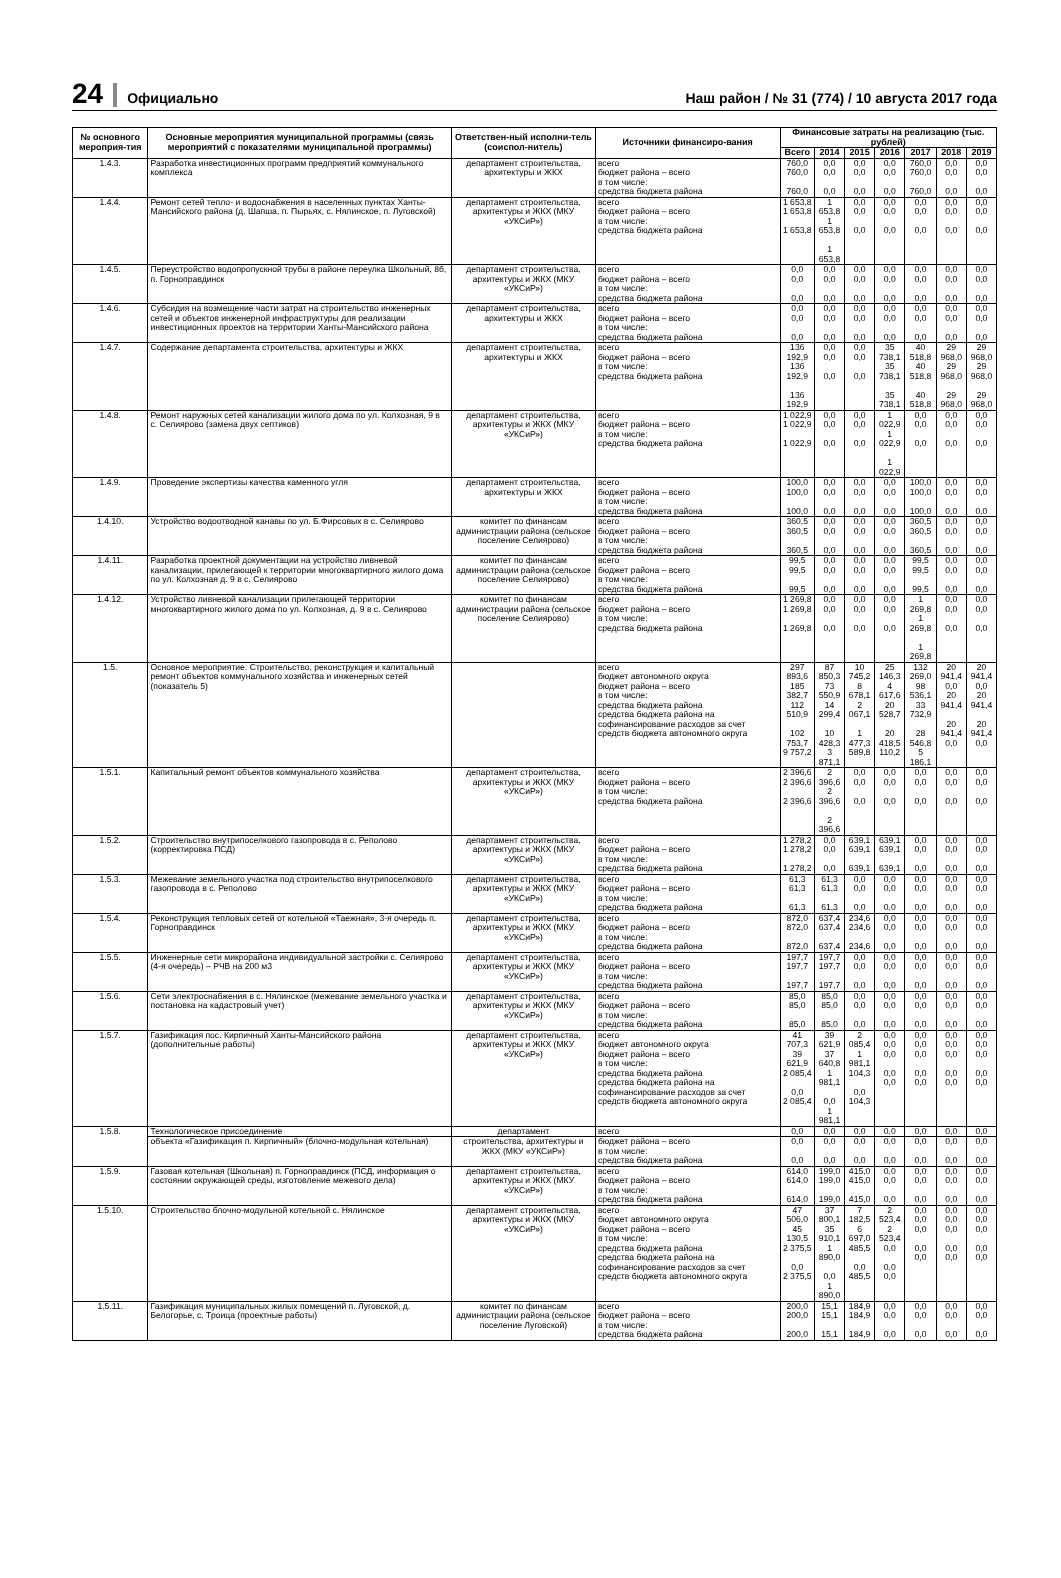24 Официально Наш район / № 31 (774) / 10 августа 2017 года
| № основного мероприя-тия | Основные мероприятия муниципальной программы (связь мероприятий с показателями муниципальной программы) | Ответствен-ный исполни-тель (соиспол-нитель) | Источники финансиро-вания | Финансовые затраты на реализацию (тыс. рублей) | | | | | | |
| --- | --- | --- | --- | --- | --- | --- | --- | --- | --- | --- |
| | | | | Всего | 2014 | 2015 | 2016 | 2017 | 2018 | 2019 |
| 1.4.3. | Разработка инвестиционных программ предприятий коммунального комплекса | департамент строительства, архитектуры и ЖКХ | всего бюджет района – всего в том числе: средства бюджета района | 760,0 760,0 760,0 | 0,0 0,0 0,0 | 0,0 0,0 0,0 | 0,0 0,0 0,0 | 760,0 760,0 760,0 | 0,0 0,0 0,0 | 0,0 0,0 0,0 |
| 1.4.4. | Ремонт сетей тепло- и водоснабжения в населенных пунктах Ханты-Мансийского района (д. Шапша, п. Пырьях, с. Нялинское, п. Луговской) | департамент строительства, архитектуры и ЖКХ (МКУ «УКСиР») | всего бюджет района – всего в том числе: средства бюджета района | 1 653,8 1 653,8 1 653,8 | 1 653,8 1 653,8 1 653,8 | 0,0 0,0 0,0 | 0,0 0,0 0,0 | 0,0 0,0 0,0 | 0,0 0,0 0,0 | 0,0 0,0 0,0 |
| 1.4.5. | Переустройство водопропускной трубы в районе переулка Школьный, 8б, п. Горноправдинск | департамент строительства, архитектуры и ЖКХ (МКУ «УКСиР») | всего бюджет района – всего в том числе: средства бюджета района | 0,0 0,0 0,0 | 0,0 0,0 0,0 | 0,0 0,0 0,0 | 0,0 0,0 0,0 | 0,0 0,0 0,0 | 0,0 0,0 0,0 | 0,0 0,0 0,0 |
| 1.4.6. | Субсидия на возмещение части затрат на строительство инженерных сетей и объектов инженерной инфраструктуры для реализации инвестиционных проектов на территории Ханты-Мансийского района | департамент строительства, архитектуры и ЖКХ | всего бюджет района – всего в том числе: средства бюджета района | 0,0 0,0 0,0 | 0,0 0,0 0,0 | 0,0 0,0 0,0 | 0,0 0,0 0,0 | 0,0 0,0 0,0 | 0,0 0,0 0,0 | 0,0 0,0 0,0 |
| 1.4.7. | Содержание департамента строительства, архитектуры и ЖКХ | департамент строительства, архитектуры и ЖКХ | всего бюджет района – всего в том числе: средства бюджета района | 136 192,9 136 192,9 136 192,9 | 0,0 0,0 0,0 | 0,0 0,0 0,0 | 35 738,1 35 738,1 35 738,1 | 40 518,8 40 518,8 40 518,8 | 29 968,0 29 968,0 29 968,0 | 29 968,0 29 968,0 29 968,0 |
| 1.4.8. | Ремонт наружных сетей канализации жилого дома по ул. Колхозная, 9 в с. Селиярово (замена двух септиков) | департамент строительства, архитектуры и ЖКХ (МКУ «УКСиР») | всего бюджет района – всего в том числе: средства бюджета района | 1 022,9 1 022,9 1 022,9 | 0,0 0,0 0,0 | 0,0 0,0 0,0 | 1 022,9 1 022,9 1 022,9 | 0,0 0,0 0,0 | 0,0 0,0 0,0 | 0,0 0,0 0,0 |
| 1.4.9. | Проведение экспертизы качества каменного угля | департамент строительства, архитектуры и ЖКХ | всего бюджет района – всего в том числе: средства бюджета района | 100,0 100,0 100,0 | 0,0 0,0 0,0 | 0,0 0,0 0,0 | 0,0 0,0 0,0 | 100,0 100,0 100,0 | 0,0 0,0 0,0 | 0,0 0,0 0,0 |
| 1.4.10. | Устройство водоотводной канавы по ул. Б.Фирсовых в с. Селиярово | комитет по финансам администрации района (сельское поселение Селиярово) | всего бюджет района – всего в том числе: средства бюджета района | 360,5 360,5 360,5 | 0,0 0,0 0,0 | 0,0 0,0 0,0 | 0,0 0,0 0,0 | 360,5 360,5 360,5 | 0,0 0,0 0,0 | 0,0 0,0 0,0 |
| 1.4.11. | Разработка проектной документации на устройство ливневой канализации, прилегающей к территории многоквартирного жилого дома по ул. Колхозная д. 9 в с. Селиярово | комитет по финансам администрации района (сельское поселение Селиярово) | всего бюджет района – всего в том числе: средства бюджета района | 99,5 99,5 99,5 | 0,0 0,0 0,0 | 0,0 0,0 0,0 | 0,0 0,0 0,0 | 99,5 99,5 99,5 | 0,0 0,0 0,0 | 0,0 0,0 0,0 |
| 1.4.12. | Устройство ливневой канализации прилегающей территории многоквартирного жилого дома по ул. Колхозная, д. 9 в с. Селиярово | комитет по финансам администрации района (сельское поселение Селиярово) | всего бюджет района – всего в том числе: средства бюджета района | 1 269,8 1 269,8 1 269,8 | 0,0 0,0 0,0 | 0,0 0,0 0,0 | 0,0 0,0 0,0 | 1 269,8 1 269,8 1 269,8 | 0,0 0,0 0,0 | 0,0 0,0 0,0 |
| 1.5. | Основное мероприятие: Строительство, реконструкция и капитальный ремонт объектов коммунального хозяйства и инженерных сетей (показатель 5) | | всего бюджет автономного округа бюджет района – всего в том числе: средства бюджета района средства бюджета района на софинансирование расходов за счет средств бюджета автономного округа | 297 893,6 185 382,7 112 510,9 102 753,7 9 757,2 | 87 850,3 73 550,9 14 299,4 10 428,3 3 871,1 | 10 745,2 8 678,1 2 067,1 1 477,3 589,8 | 25 146,3 4 617,6 20 528,7 20 418,5 110,2 | 132 269,0 98 536,1 33 732,9 28 546,8 5 186,1 | 20 941,4 0,0 20 941,4 20 941,4 0,0 | 20 941,4 0,0 20 941,4 20 941,4 0,0 |
| 1.5.1. | Капитальный ремонт объектов коммунального хозяйства | департамент строительства, архитектуры и ЖКХ (МКУ «УКСиР») | всего бюджет района – всего в том числе: средства бюджета района | 2 396,6 2 396,6 2 396,6 | 2 396,6 2 396,6 2 396,6 | 0,0 0,0 0,0 | 0,0 0,0 0,0 | 0,0 0,0 0,0 | 0,0 0,0 0,0 | 0,0 0,0 0,0 |
| 1.5.2. | Строительство внутрипоселкового газопровода в с. Реполово (корректировка ПСД) | департамент строительства, архитектуры и ЖКХ (МКУ «УКСиР») | всего бюджет района – всего в том числе: средства бюджета района | 1 278,2 1 278,2 1 278,2 | 0,0 0,0 0,0 | 639,1 639,1 639,1 | 639,1 639,1 639,1 | 0,0 0,0 0,0 | 0,0 0,0 0,0 | 0,0 0,0 0,0 |
| 1.5.3. | Межевание земельного участка под строительство внутрипоселкового газопровода в с. Реполово | департамент строительства, архитектуры и ЖКХ (МКУ «УКСиР») | всего бюджет района – всего в том числе: средства бюджета района | 61,3 61,3 61,3 | 61,3 61,3 61,3 | 0,0 0,0 0,0 | 0,0 0,0 0,0 | 0,0 0,0 0,0 | 0,0 0,0 0,0 | 0,0 0,0 0,0 |
| 1.5.4. | Реконструкция тепловых сетей от котельной «Таежная», 3-я очередь п. Горноправдинск | департамент строительства, архитектуры и ЖКХ (МКУ «УКСиР») | всего бюджет района – всего в том числе: средства бюджета района | 872,0 872,0 872,0 | 637,4 637,4 637,4 | 234,6 234,6 234,6 | 0,0 0,0 0,0 | 0,0 0,0 0,0 | 0,0 0,0 0,0 | 0,0 0,0 0,0 |
| 1.5.5. | Инженерные сети микрорайона индивидуальной застройки с. Селиярово (4-я очередь) – РЧВ на 200 м3 | департамент строительства, архитектуры и ЖКХ (МКУ «УКСиР») | всего бюджет района – всего в том числе: средства бюджета района | 197,7 197,7 197,7 | 197,7 197,7 197,7 | 0,0 0,0 0,0 | 0,0 0,0 0,0 | 0,0 0,0 0,0 | 0,0 0,0 0,0 | 0,0 0,0 0,0 |
| 1.5.6. | Сети электроснабжения в с. Нялинское (межевание земельного участка и постановка на кадастровый учет) | департамент строительства, архитектуры и ЖКХ (МКУ «УКСиР») | всего бюджет района – всего в том числе: средства бюджета района | 85,0 85,0 85,0 | 85,0 85,0 85,0 | 0,0 0,0 0,0 | 0,0 0,0 0,0 | 0,0 0,0 0,0 | 0,0 0,0 0,0 | 0,0 0,0 0,0 |
| 1.5.7. | Газификация пос. Кирпичный Ханты-Мансийского района (дополнительные работы) | департамент строительства, архитектуры и ЖКХ (МКУ «УКСиР») | всего бюджет автономного округа бюджет района – всего в том числе: средства бюджета района средства бюджета района на софинансирование расходов за счет средств бюджета автономного округа | 41 707,3 39 621,9 2 085,4 0,0 2 085,4 | 39 621,9 37 640,8 1 981,1 0,0 1 981,1 | 2 085,4 1 981,1 104,3 0,0 104,3 | 0,0 0,0 0,0 0,0 0,0 | 0,0 0,0 0,0 0,0 0,0 | 0,0 0,0 0,0 0,0 0,0 | 0,0 0,0 0,0 0,0 0,0 |
| 1.5.8. | Технологическое присоединение | департамент | всего | 0,0 | 0,0 | 0,0 | 0,0 | 0,0 | 0,0 | 0,0 |
| | объекта «Газификация п. Кирпичный» (блочно-модульная котельная) | строительства, архитектуры и ЖКХ (МКУ «УКСиР») | бюджет района – всего в том числе: средства бюджета района | 0,0 0,0 | 0,0 0,0 | 0,0 0,0 | 0,0 0,0 | 0,0 0,0 | 0,0 0,0 | 0,0 0,0 |
| 1.5.9. | Газовая котельная (Школьная) п. Горноправдинск (ПСД, информация о состоянии окружающей среды, изготовление межевого дела) | департамент строительства, архитектуры и ЖКХ (МКУ «УКСиР») | всего бюджет района – всего в том числе: средства бюджета района | 614,0 614,0 614,0 | 199,0 199,0 199,0 | 415,0 415,0 415,0 | 0,0 0,0 0,0 | 0,0 0,0 0,0 | 0,0 0,0 0,0 | 0,0 0,0 0,0 |
| 1.5.10. | Строительство блочно-модульной котельной с. Нялинское | департамент строительства, архитектуры и ЖКХ (МКУ «УКСиР») | всего бюджет автономного округа бюджет района – всего в том числе: средства бюджета района средства бюджета района на софинансирование расходов за счет средств бюджета автономного округа | 47 506,0 45 130,5 2 375,5 0,0 2 375,5 | 37 800,1 35 910,1 1 890,0 0,0 1 890,0 | 7 182,5 6 697,0 485,5 0,0 485,5 | 2 523,4 2 523,4 0,0 0,0 0,0 | 0,0 0,0 0,0 0,0 0,0 | 0,0 0,0 0,0 0,0 0,0 | 0,0 0,0 0,0 0,0 0,0 |
| 1.5.11. | Газификация муниципальных жилых помещений п. Луговской, д. Белогорье, с. Троица (проектные работы) | комитет по финансам администрации района (сельское поселение Луговской) | всего бюджет района – всего в том числе: средства бюджета района | 200,0 200,0 200,0 | 15,1 15,1 15,1 | 184,9 184,9 184,9 | 0,0 0,0 0,0 | 0,0 0,0 0,0 | 0,0 0,0 0,0 | 0,0 0,0 0,0 |